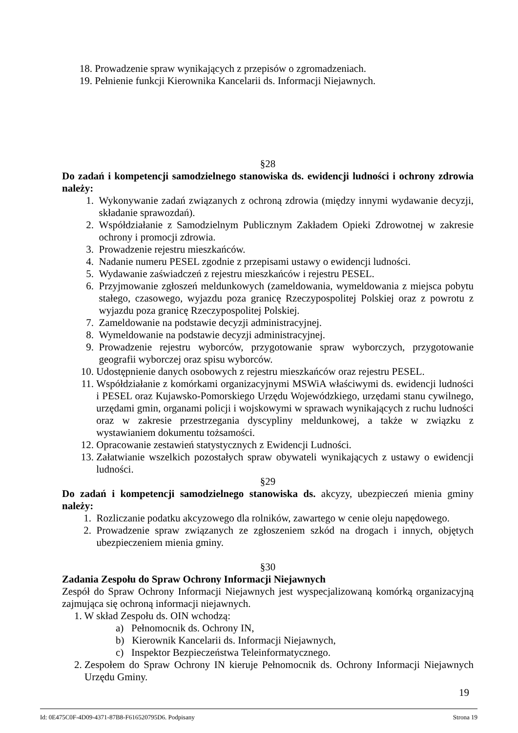18. Prowadzenie spraw wynikających z przepisów o zgromadzeniach.
19. Pełnienie funkcji Kierownika Kancelarii ds. Informacji Niejawnych.
§28
Do zadań i kompetencji samodzielnego stanowiska ds. ewidencji ludności i ochrony zdrowia należy:
1. Wykonywanie zadań związanych z ochroną zdrowia (między innymi wydawanie decyzji, składanie sprawozdań).
2. Współdziałanie z Samodzielnym Publicznym Zakładem Opieki Zdrowotnej w zakresie ochrony i promocji zdrowia.
3. Prowadzenie rejestru mieszkańców.
4. Nadanie numeru PESEL zgodnie z przepisami ustawy o ewidencji ludności.
5. Wydawanie zaświadczeń z rejestru mieszkańców i rejestru PESEL.
6. Przyjmowanie zgłoszeń meldunkowych (zameldowania, wymeldowania z miejsca pobytu stałego, czasowego, wyjazdu poza granicę Rzeczypospolitej Polskiej oraz z powrotu z wyjazdu poza granicę Rzeczypospolitej Polskiej.
7. Zameldowanie na podstawie decyzji administracyjnej.
8. Wymeldowanie na podstawie decyzji administracyjnej.
9. Prowadzenie rejestru wyborców, przygotowanie spraw wyborczych, przygotowanie geografii wyborczej oraz spisu wyborców.
10. Udostępnienie danych osobowych z rejestru mieszkańców oraz rejestru PESEL.
11. Współdziałanie z komórkami organizacyjnymi MSWiA właściwymi ds. ewidencji ludności i PESEL oraz Kujawsko-Pomorskiego Urzędu Wojewódzkiego, urzędami stanu cywilnego, urzędami gmin, organami policji i wojskowymi w sprawach wynikających z ruchu ludności oraz w zakresie przestrzegania dyscypliny meldunkowej, a także w związku z wystawianiem dokumentu tożsamości.
12. Opracowanie zestawień statystycznych z Ewidencji Ludności.
13. Załatwianie wszelkich pozostałych spraw obywateli wynikających z ustawy o ewidencji ludności.
§29
Do zadań i kompetencji samodzielnego stanowiska ds. akcyzy, ubezpieczeń mienia gminy należy:
1. Rozliczanie podatku akcyzowego dla rolników, zawartego w cenie oleju napędowego.
2. Prowadzenie spraw związanych ze zgłoszeniem szkód na drogach i innych, objętych ubezpieczeniem mienia gminy.
§30
Zadania Zespołu do Spraw Ochrony Informacji Niejawnych
Zespół do Spraw Ochrony Informacji Niejawnych jest wyspecjalizowaną komórką organizacyjną zajmująca się ochroną informacji niejawnych.
1. W skład Zespołu ds. OIN wchodzą:
a) Pełnomocnik ds. Ochrony IN,
b) Kierownik Kancelarii ds. Informacji Niejawnych,
c) Inspektor Bezpieczeństwa Teleinformatycznego.
2. Zespołem do Spraw Ochrony IN kieruje Pełnomocnik ds. Ochrony Informacji Niejawnych Urzędu Gminy.
19
Id: 0E475C0F-4D09-4371-87B8-F616520795D6. Podpisany Strona 19